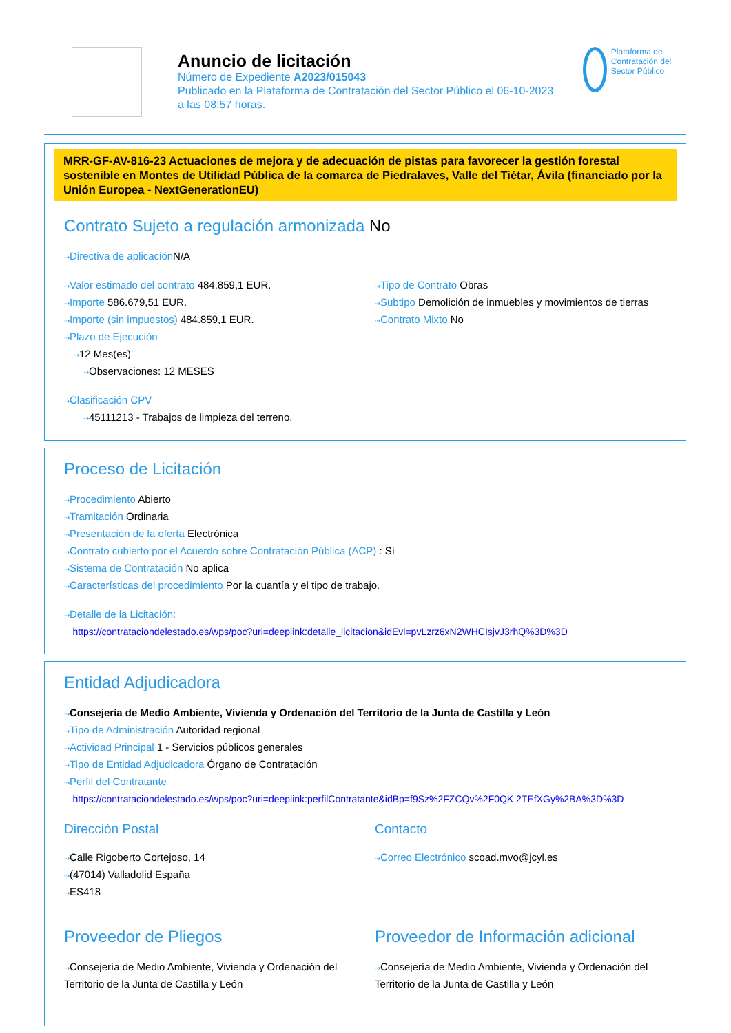Anuncio de licitación
Número de Expediente A2023/015043
Publicado en la Plataforma de Contratación del Sector Público el 06-10-2023
a las 08:57 horas.
Plataforma de Contratación del Sector Público
MRR-GF-AV-816-23 Actuaciones de mejora y de adecuación de pistas para favorecer la gestión forestal sostenible en Montes de Utilidad Pública de la comarca de Piedralaves, Valle del Tiétar, Ávila (financiado por la Unión Europea - NextGenerationEU)
Contrato Sujeto a regulación armonizada No
⇢Directiva de aplicación N/A
⇢Valor estimado del contrato 484.859,1 EUR.
⇢Importe 586.679,51 EUR.
⇢Importe (sin impuestos) 484.859,1 EUR.
⇢Plazo de Ejecución
⇢12 Mes(es)
⇢Observaciones: 12 MESES
⇢Tipo de Contrato Obras
⇢Subtipo Demolición de inmuebles y movimientos de tierras
⇢Contrato Mixto No
⇢Clasificación CPV
⇢45111213 - Trabajos de limpieza del terreno.
Proceso de Licitación
⇢Procedimiento Abierto
⇢Tramitación Ordinaria
⇢Presentación de la oferta Electrónica
⇢Contrato cubierto por el Acuerdo sobre Contratación Pública (ACP) : Sí
⇢Sistema de Contratación No aplica
⇢Características del procedimiento Por la cuantía y el tipo de trabajo.
⇢Detalle de la Licitación:
https://contrataciondelestado.es/wps/poc?uri=deeplink:detalle_licitacion&idEvl=pvLzrz6xN2WHCIsjvJ3rhQ%3D%3D
Entidad Adjudicadora
⇢Consejería de Medio Ambiente, Vivienda y Ordenación del Territorio de la Junta de Castilla y León
⇢Tipo de Administración Autoridad regional
⇢Actividad Principal 1 - Servicios públicos generales
⇢Tipo de Entidad Adjudicadora Órgano de Contratación
⇢Perfil del Contratante
https://contrataciondelestado.es/wps/poc?uri=deeplink:perfilContratante&idBp=f9Sz%2FZCQv%2F0QK 2TEfXGy%2BA%3D%3D
Dirección Postal
⇢Calle Rigoberto Cortejoso, 14
⇢(47014) Valladolid España
⇢ES418
Contacto
⇢Correo Electrónico scoad.mvo@jcyl.es
Proveedor de Pliegos
⇢Consejería de Medio Ambiente, Vivienda y Ordenación del Territorio de la Junta de Castilla y León
Proveedor de Información adicional
⇢Consejería de Medio Ambiente, Vivienda y Ordenación del Territorio de la Junta de Castilla y León